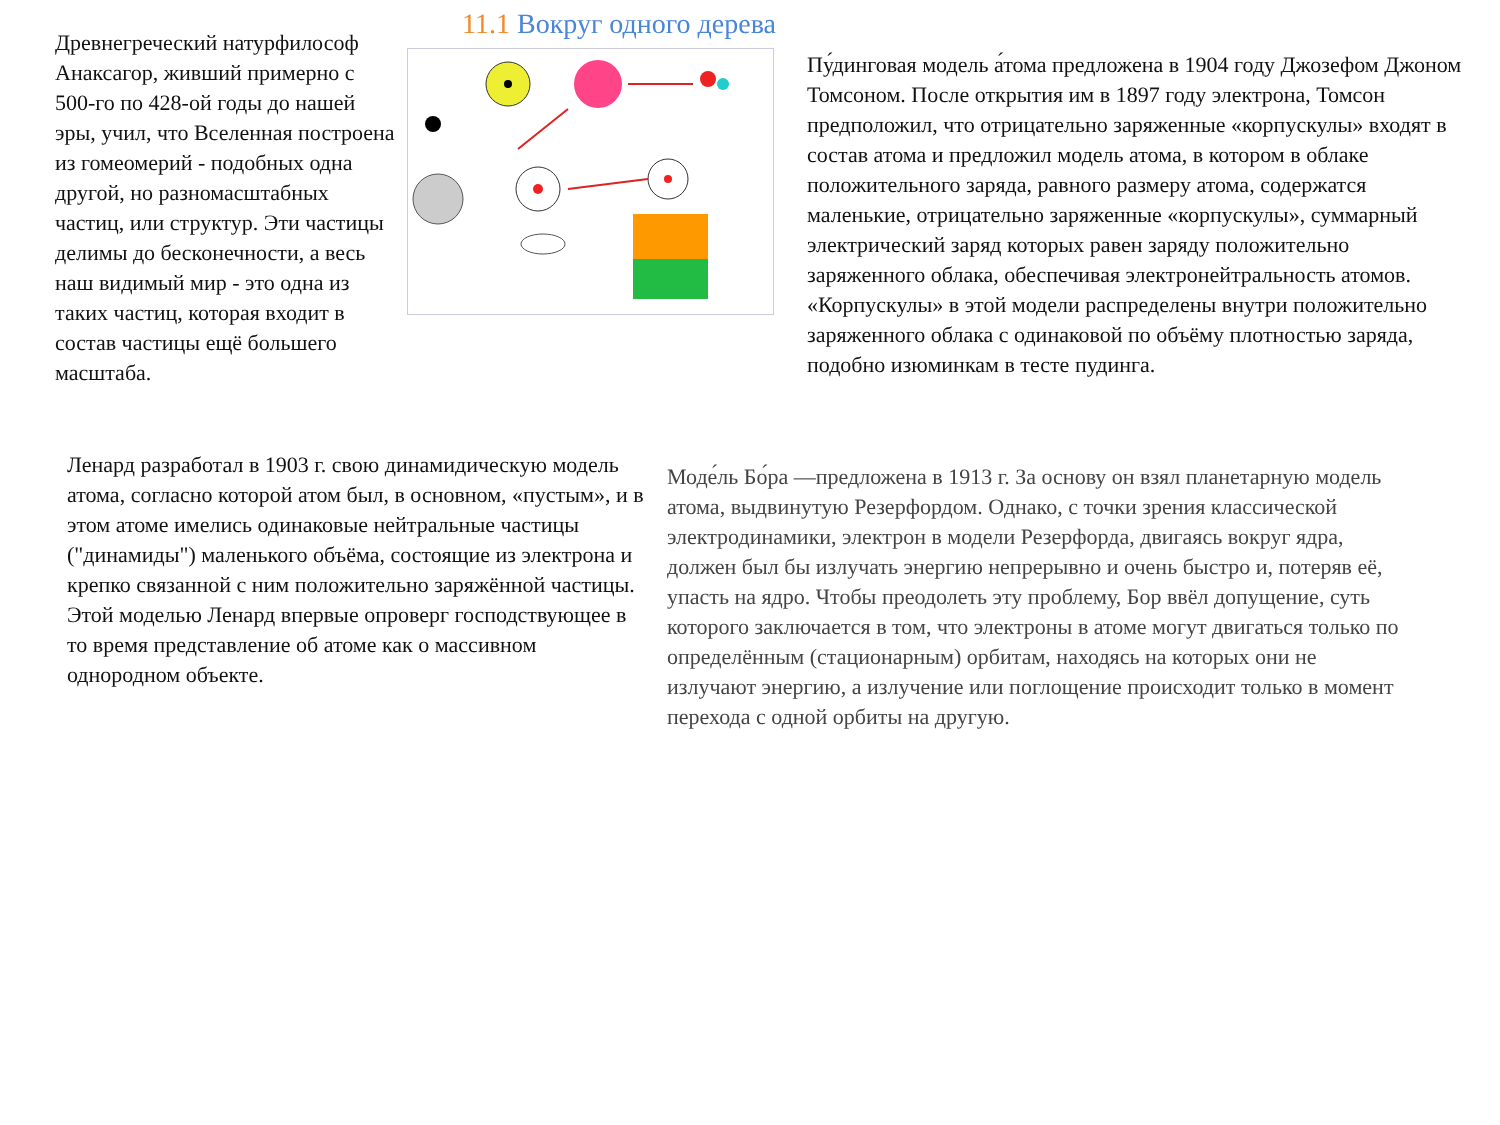Древнегреческий натурфилософ
Анаксагор, живший примерно с
500-го по 428-ой годы до нашей
эры, учил, что Вселенная построена
из гомеомерий - подобных одна
другой, но разномасштабных
частиц, или структур. Эти частицы
делимы до бесконечности, а весь
наш видимый мир - это одна из
таких частиц, которая входит в
состав частицы ещё большего
масштаба.
11.1 Вокруг одного дерева
Пу́динговая модель а́тома предложена в 1904 году Джозефом Джоном Томсоном. После открытия им в 1897 году электрона, Томсон предположил, что отрицательно заряженные «корпускулы» входят в состав атома и предложил модель атома, в котором в облаке положительного заряда, равного размеру атома, содержатся маленькие, отрицательно заряженные «корпускулы», суммарный электрический заряд которых равен заряду положительно заряженного облака, обеспечивая электронейтральность атомов. «Корпускулы» в этой модели распределены внутри положительно заряженного облака с одинаковой по объёму плотностью заряда, подобно изюминкам в тесте пудинга.
Ленард разработал в 1903 г. свою динамидическую модель атома, согласно которой атом был, в основном, «пустым», и в этом атоме имелись одинаковые нейтральные частицы ("динамиды") маленького объёма, состоящие из электрона и крепко связанной с ним положительно заряжённой частицы. Этой моделью Ленард впервые опроверг господствующее в то время представление об атоме как о массивном однородном объекте.
Моде́ль Бо́ра —предложена в 1913 г. За основу он взял планетарную модель атома, выдвинутую Резерфордом. Однако, с точки зрения классической электродинамики, электрон в модели Резерфорда, двигаясь вокруг ядра, должен был бы излучать энергию непрерывно и очень быстро и, потеряв её, упасть на ядро. Чтобы преодолеть эту проблему, Бор ввёл допущение, суть которого заключается в том, что электроны в атоме могут двигаться только по определённым (стационарным) орбитам, находясь на которых они не излучают энергию, а излучение или поглощение происходит только в момент перехода с одной орбиты на другую.